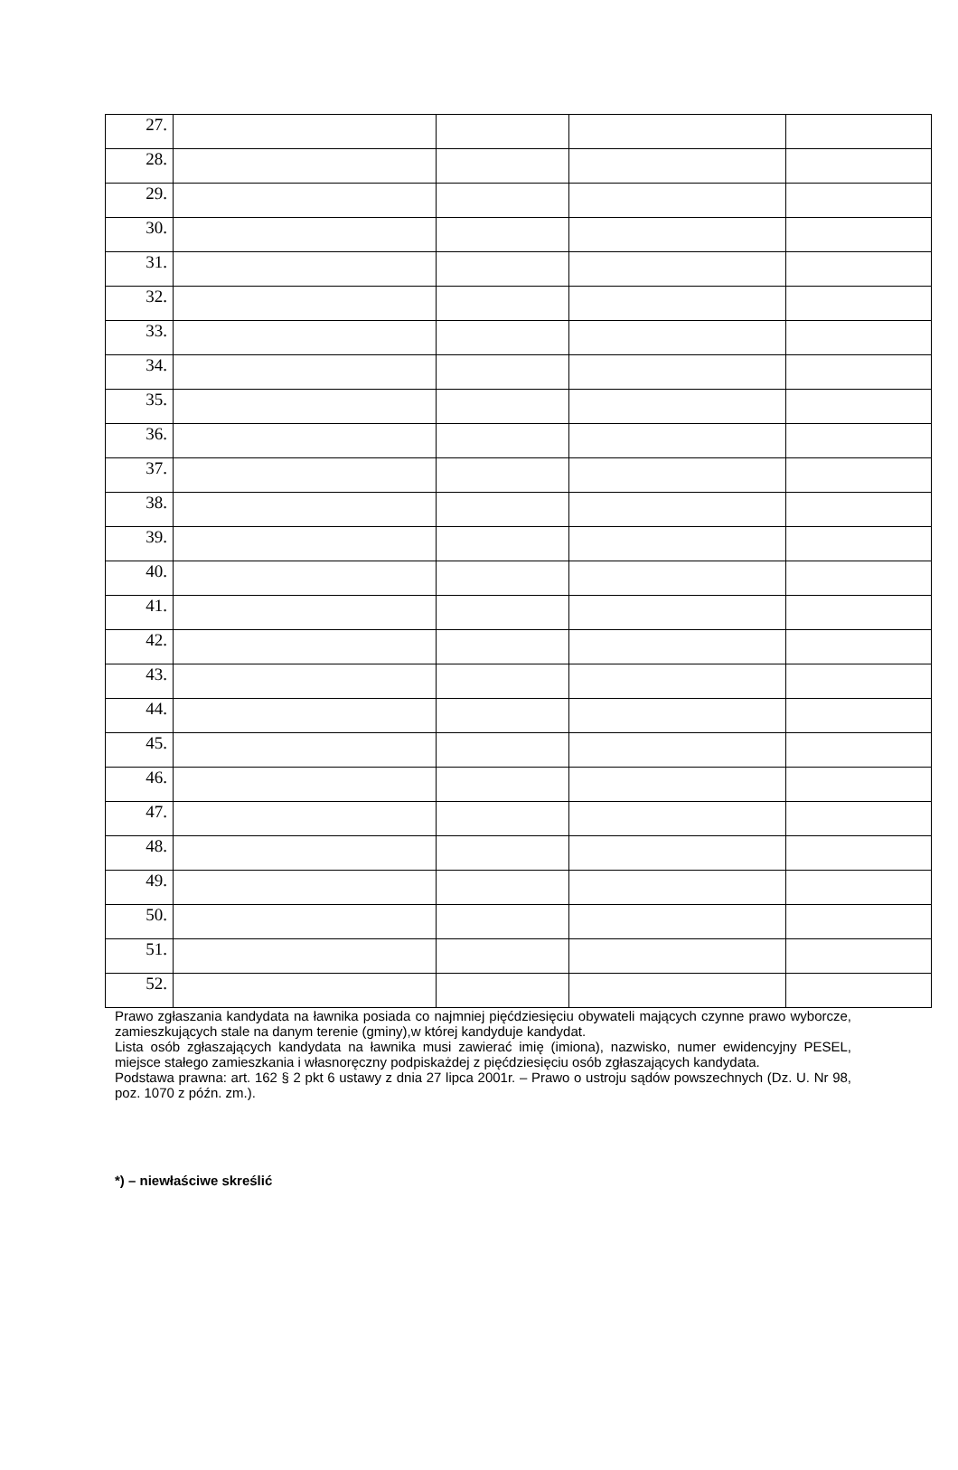| 27. | | | | |
| 28. | | | | |
| 29. | | | | |
| 30. | | | | |
| 31. | | | | |
| 32. | | | | |
| 33. | | | | |
| 34. | | | | |
| 35. | | | | |
| 36. | | | | |
| 37. | | | | |
| 38. | | | | |
| 39. | | | | |
| 40. | | | | |
| 41. | | | | |
| 42. | | | | |
| 43. | | | | |
| 44. | | | | |
| 45. | | | | |
| 46. | | | | |
| 47. | | | | |
| 48. | | | | |
| 49. | | | | |
| 50. | | | | |
| 51. | | | | |
| 52. | | | | |
Prawo zgłaszania kandydata na ławnika posiada co najmniej pięćdziesięciu obywateli mających czynne prawo wyborcze, zamieszkujących stale na danym terenie (gminy),w której kandyduje kandydat.
Lista osób zgłaszających kandydata na ławnika musi zawierać imię (imiona), nazwisko, numer ewidencyjny PESEL, miejsce stałego zamieszkania i własnoręczny podpiskażdej z pięćdziesięciu osób zgłaszających kandydata.
Podstawa prawna: art. 162 § 2 pkt 6 ustawy z dnia 27 lipca 2001r. – Prawo o ustroju sądów powszechnych (Dz. U. Nr 98, poz. 1070 z późn. zm.).
*) – niewłaściwe skreślić